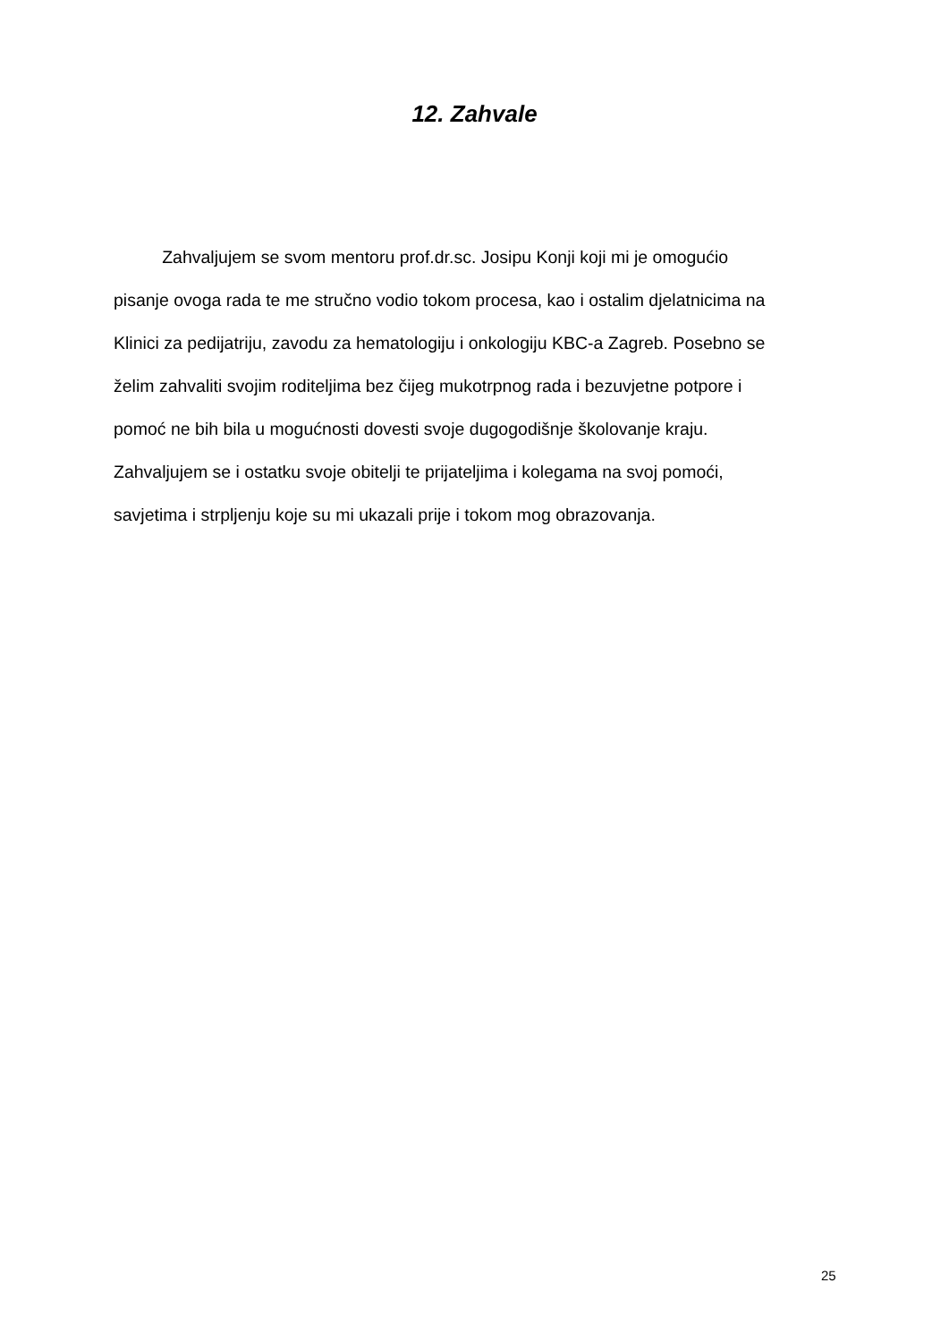12. Zahvale
Zahvaljujem se svom mentoru prof.dr.sc. Josipu Konji koji mi je omogućio
pisanje ovoga rada te me stručno vodio tokom procesa, kao i ostalim djelatnicima na
Klinici za pedijatriju, zavodu za hematologiju i onkologiju KBC-a Zagreb. Posebno se
želim zahvaliti svojim roditeljima bez čijeg mukotrpnog rada i bezuvjetne potpore i
pomoć ne bih bila u mogućnosti dovesti svoje dugogodišnje školovanje kraju.
Zahvaljujem se i ostatku svoje obitelji te prijateljima i kolegama na svoj pomoći,
savjetima i strpljenju koje su mi ukazali prije i tokom mog obrazovanja.
25